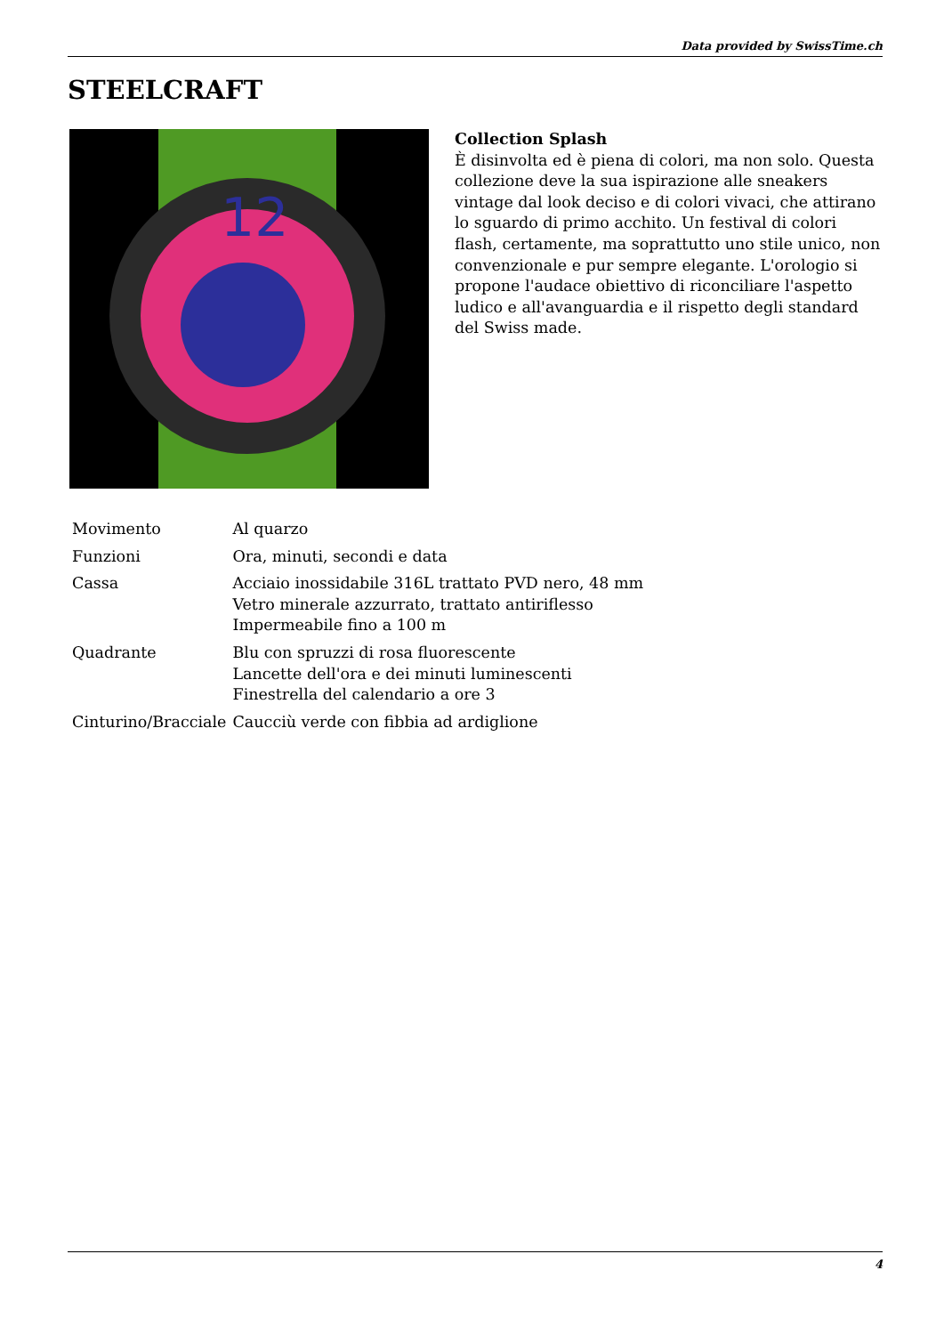Data provided by SwissTime.ch
STEELCRAFT
12
Collection Splash
È disinvolta ed è piena di colori, ma non solo. Questa collezione deve la sua ispirazione alle sneakers vintage dal look deciso e di colori vivaci, che attirano lo sguardo di primo acchito. Un festival di colori flash, certamente, ma soprattutto uno stile unico, non convenzionale e pur sempre elegante. L'orologio si propone l'audace obiettivo di riconciliare l'aspetto ludico e all'avanguardia e il rispetto degli standard del Swiss made.
| Movimento | Al quarzo |
| Funzioni | Ora, minuti, secondi e data |
| Cassa | Acciaio inossidabile 316L trattato PVD nero, 48 mm Vetro minerale azzurrato, trattato antiriflesso Impermeabile fino a 100 m |
| Quadrante | Blu con spruzzi di rosa fluorescente Lancette dell'ora e dei minuti luminescenti Finestrella del calendario a ore 3 |
| Cinturino/Bracciale | Caucciù verde con fibbia ad ardiglione |
4